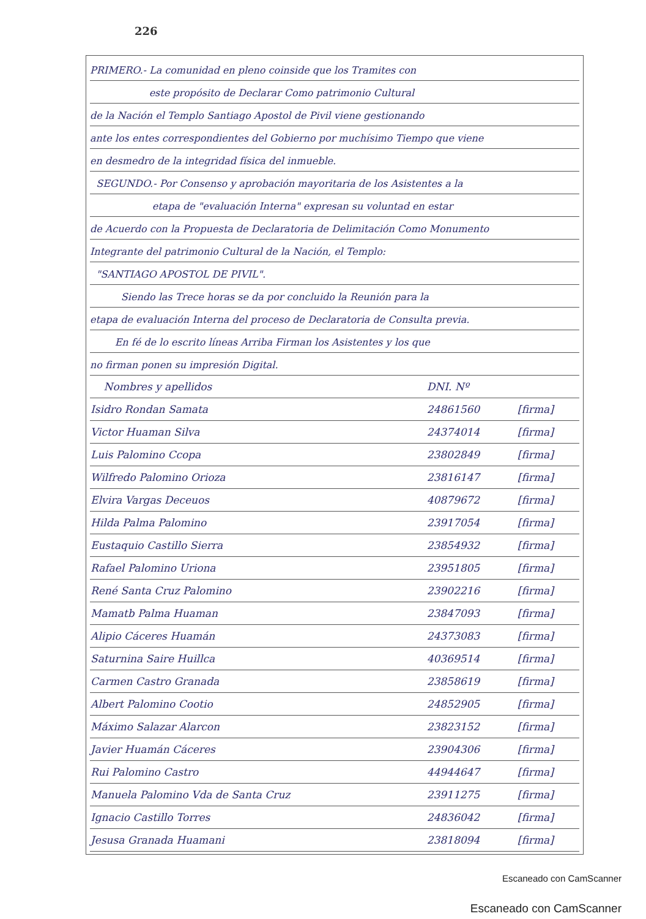226
PRIMERO.- La comunidad en pleno coinside que los Tramites con
este propósito de Declarar Como patrimonio Cultural
de la Nación el Templo Santiago Apostol de Pivil viene gestionando
ante los entes correspondientes del Gobierno por muchísimo Tiempo que viene
en desmedro de la integridad física del inmueble.
SEGUNDO.- Por Consenso y aprobación mayoritaria de los Asistentes a la
etapa de "evaluación Interna" expresan su voluntad en estar
de Acuerdo con la Propuesta de Declaratoria de Delimitación Como Monumento
Integrante del patrimonio Cultural de la Nación, el Templo:
"SANTIAGO APOSTOL DE PIVIL".
Siendo las Trece horas se da por concluido la Reunión para la
etapa de evaluación Interna del proceso de Declaratoria de Consulta previa.
En fé de lo escrito líneas Arriba Firman los Asistentes y los que
no firman ponen su impresión Digital.
| Nombres y apellidos | DNI. Nº | |
| --- | --- | --- |
| Isidro Rondan Samata | 24861560 | [firma] |
| Victor Huaman Silva | 24374014 | [firma] |
| Luis Palomino Ccopa | 23802849 | [firma] |
| Wilfredo Palomino Orioza | 23816147 | [firma] |
| Elvira Vargas Deceuos | 40879672 | [firma] |
| Hilda Palma Palomino | 23917054 | [firma] |
| Eustaquio Castillo Sierra | 23854932 | [firma] |
| Rafael Palomino Uriona | 23951805 | [firma] |
| René Santa Cruz Palomino | 23902216 | [firma] |
| Mamatb Palma Huaman | 23847093 | [firma] |
| Alipio Cáceres Huamán | 24373083 | [firma] |
| Saturnina Saire Huillca | 40369514 | [firma] |
| Carmen Castro Granada | 23858619 | [firma] |
| Albert Palomino Cootio | 24852905 | [firma] |
| Máximo Salazar Alarcon | 23823152 | [firma] |
| Javier Huamán Cáceres | 23904306 | [firma] |
| Rui Palomino Castro | 44944647 | [firma] |
| Manuela Palomino Vda de Santa Cruz | 23911275 | [firma] |
| Ignacio Castillo Torres | 24836042 | [firma] |
| Jesusa Granada Huamani | 23818094 | [firma] |
Escaneado con CamScanner
Escaneado con CamScanner